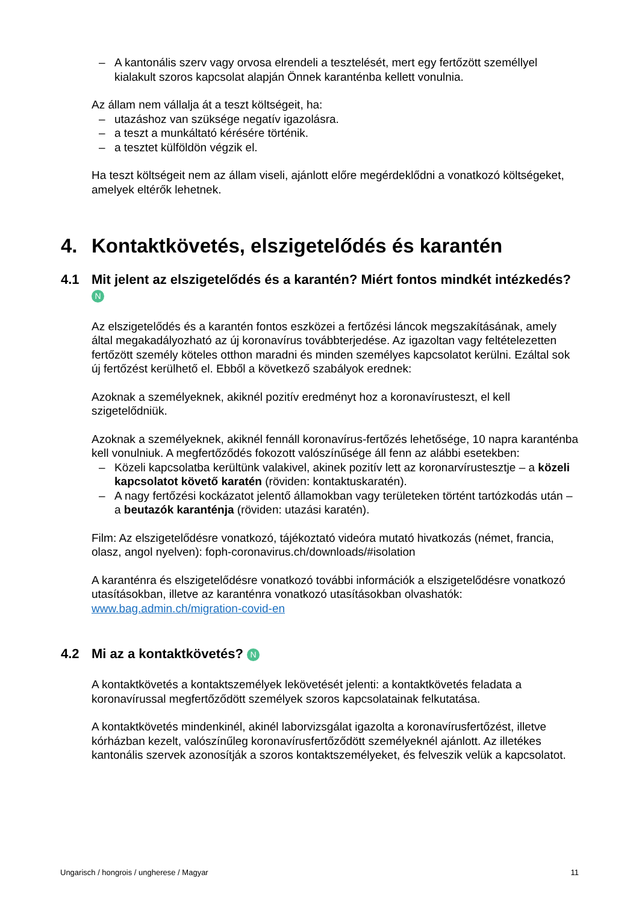– A kantonális szerv vagy orvosa elrendeli a tesztelését, mert egy fertőzött személlyel kialakult szoros kapcsolat alapján Önnek karanténba kellett vonulnia.
Az állam nem vállalja át a teszt költségeit, ha:
– utazáshoz van szüksége negatív igazolásra.
– a teszt a munkáltató kérésére történik.
– a tesztet külföldön végzik el.
Ha teszt költségeit nem az állam viseli, ajánlott előre megérdeklődni a vonatkozó költségeket, amelyek eltérők lehetnek.
4. Kontaktkövetés, elszigetelődés és karantén
4.1 Mit jelent az elszigetelődés és a karantén? Miért fontos mindkét intézkedés? N
Az elszigetelődés és a karantén fontos eszközei a fertőzési láncok megszakításának, amely által megakadályozható az új koronavírus továbbterjedése. Az igazoltan vagy feltételezetten fertőzött személy köteles otthon maradni és minden személyes kapcsolatot kerülni. Ezáltal sok új fertőzést kerülhető el. Ebből a következő szabályok erednek:
Azoknak a személyeknek, akiknél pozitív eredményt hoz a koronavírusteszt, el kell szigetelődniük.
Azoknak a személyeknek, akiknél fennáll koronavírus-fertőzés lehetősége, 10 napra karanténba kell vonulniuk. A megfertőződés fokozott valószínűsége áll fenn az alábbi esetekben:
– Közeli kapcsolatba kerültünk valakivel, akinek pozitív lett az koronarvírustesztje – a közeli kapcsolatot követő karatén (röviden: kontaktuskaratén).
– A nagy fertőzési kockázatot jelentő államokban vagy területeken történt tartózkodás után – a beutazók karanténja (röviden: utazási karatén).
Film: Az elszigetelődésre vonatkozó, tájékoztató videóra mutató hivatkozás (német, francia, olasz, angol nyelven): foph-coronavirus.ch/downloads/#isolation
A karanténra és elszigetelődésre vonatkozó további információk a elszigetelődésre vonatkozó utasításokban, illetve az karanténra vonatkozó utasításokban olvashatók: www.bag.admin.ch/migration-covid-en
4.2 Mi az a kontaktkövetés? N
A kontaktkövetés a kontaktszemélyek lekövetését jelenti: a kontaktkövetés feladata a koronavírussal megfertőződött személyek szoros kapcsolatainak felkutatása.
A kontaktkövetés mindenkinél, akinél laborvizsgálat igazolta a koronavírusfertőzést, illetve kórházban kezelt, valószínűleg koronavírusfertőződött személyeknél ajánlott. Az illetékes kantonális szervek azonosítják a szoros kontaktszemélyeket, és felveszik velük a kapcsolatot.
Ungarisch / hongrois / ungherese / Magyar 11